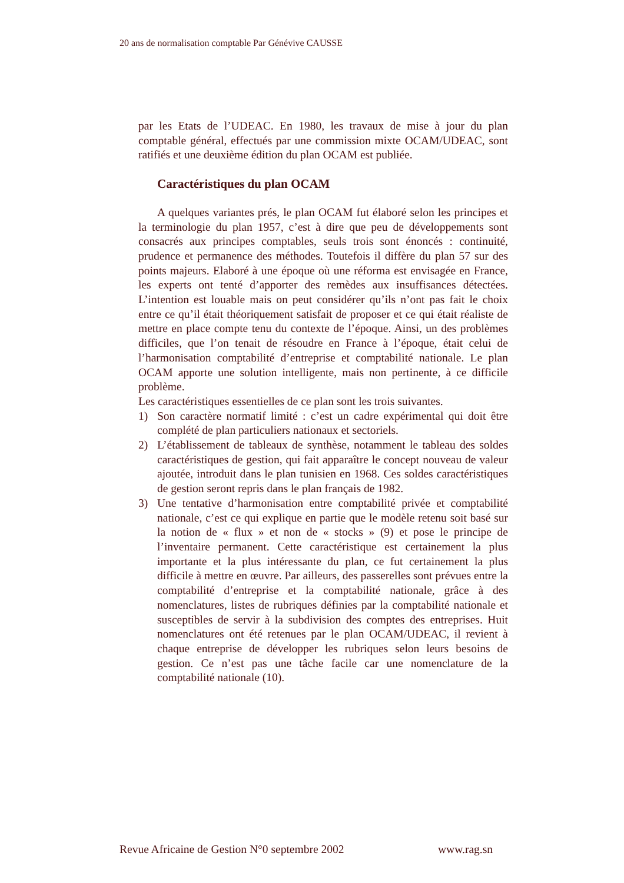20 ans de normalisation comptable Par Génévive CAUSSE
par les Etats de l’UDEAC. En 1980, les travaux de mise à jour du plan comptable général, effectués par une commission mixte OCAM/UDEAC, sont ratifiés et une deuxième édition du plan OCAM est publiée.
Caractéristiques du plan OCAM
A quelques variantes prés, le plan OCAM fut élaboré selon les principes et la terminologie du plan 1957, c’est à dire que peu de développements sont consacrés aux principes comptables, seuls trois sont énoncés : continuité, prudence et permanence des méthodes. Toutefois il diffère du plan 57 sur des points majeurs. Elaboré à une époque où une réforma est envisagée en France, les experts ont tenté d’apporter des remèdes aux insuffisances détectées. L’intention est louable mais on peut considérer qu’ils n’ont pas fait le choix entre ce qu’il était théoriquement satisfait de proposer et ce qui était réaliste de mettre en place compte tenu du contexte de l’époque. Ainsi, un des problèmes difficiles, que l’on tenait de résoudre en France à l’époque, était celui de l’harmonisation comptabilité d’entreprise et comptabilité nationale. Le plan OCAM apporte une solution intelligente, mais non pertinente, à ce difficile problème.
Les caractéristiques essentielles de ce plan sont les trois suivantes.
1) Son caractère normatif limité : c’est un cadre expérimental qui doit être complété de plan particuliers nationaux et sectoriels.
2) L’établissement de tableaux de synthèse, notamment le tableau des soldes caractéristiques de gestion, qui fait apparaître le concept nouveau de valeur ajoutée, introduit dans le plan tunisien en 1968. Ces soldes caractéristiques de gestion seront repris dans le plan français de 1982.
3) Une tentative d’harmonisation entre comptabilité privée et comptabilité nationale, c’est ce qui explique en partie que le modèle retenu soit basé sur la notion de « flux » et non de « stocks » (9) et pose le principe de l’inventaire permanent. Cette caractéristique est certainement la plus importante et la plus intéressante du plan, ce fut certainement la plus difficile à mettre en œuvre. Par ailleurs, des passerelles sont prévues entre la comptabilité d’entreprise et la comptabilité nationale, grâce à des nomenclatures, listes de rubriques définies par la comptabilité nationale et susceptibles de servir à la subdivision des comptes des entreprises. Huit nomenclatures ont été retenues par le plan OCAM/UDEAC, il revient à chaque entreprise de développer les rubriques selon leurs besoins de gestion. Ce n’est pas une tâche facile car une nomenclature de la comptabilité nationale (10).
Revue Africaine de Gestion N°0 septembre 2002 www.rag.sn